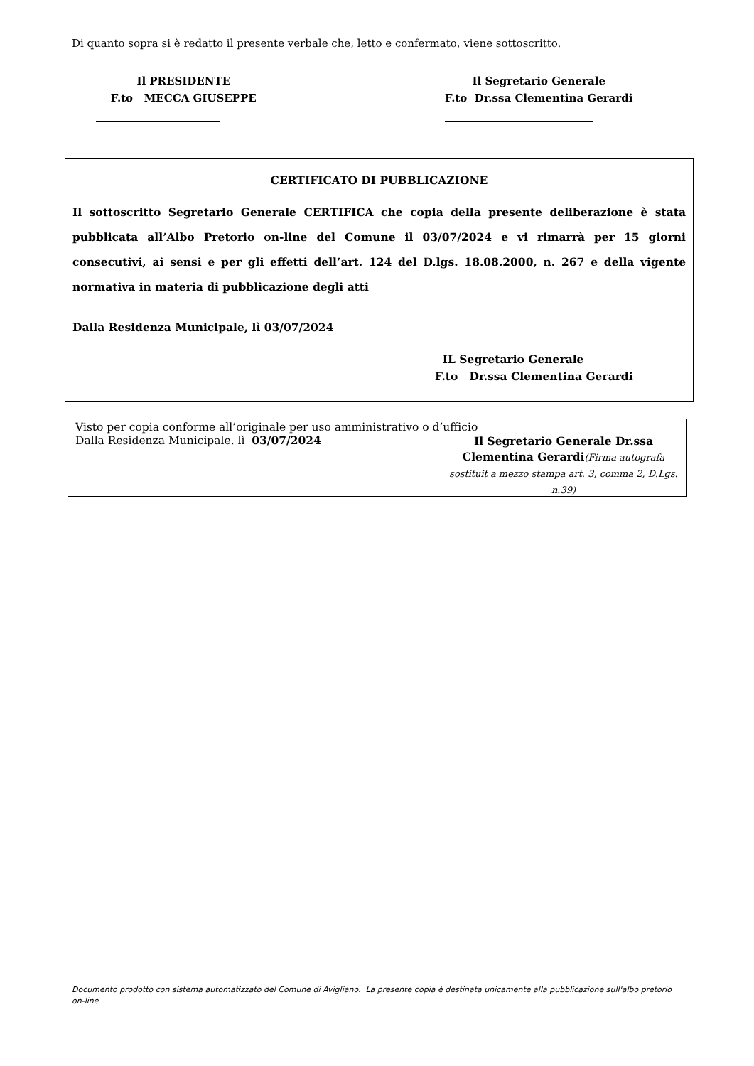Di quanto sopra si è redatto il presente verbale che, letto e confermato, viene sottoscritto.
Il PRESIDENTE
F.to MECCA GIUSEPPE
Il Segretario Generale
F.to Dr.ssa Clementina Gerardi
CERTIFICATO DI PUBBLICAZIONE
Il sottoscritto Segretario Generale CERTIFICA che copia della presente deliberazione è stata pubblicata all’Albo Pretorio on-line del Comune il 03/07/2024 e vi rimarrà per 15 giorni consecutivi, ai sensi e per gli effetti dell’art. 124 del D.lgs. 18.08.2000, n. 267 e della vigente normativa in materia di pubblicazione degli atti
Dalla Residenza Municipale, lì 03/07/2024
IL Segretario Generale
F.to Dr.ssa Clementina Gerardi
Visto per copia conforme all’originale per uso amministrativo o d’ufficio
Dalla Residenza Municipale. lì 03/07/2024
Il Segretario Generale Dr.ssa Clementina Gerardi(Firma autografa sostituit a mezzo stampa art. 3, comma 2, D.Lgs. n.39)
Documento prodotto con sistema automatizzato del Comune di Avigliano. La presente copia è destinata unicamente alla pubblicazione sull'albo pretorio on-line